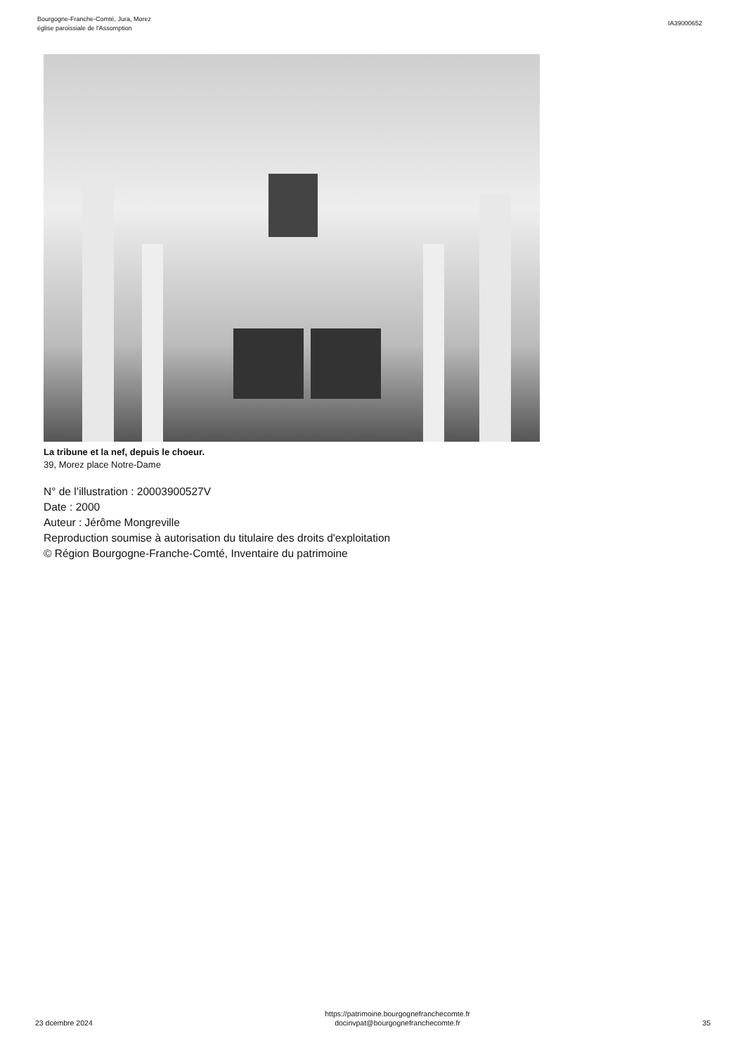Bourgogne-Franche-Comté, Jura, Morez
église paroissiale de l'Assomption
IA39000652
La tribune et la nef, depuis le choeur.
39, Morez place Notre-Dame
N° de l’illustration : 20003900527V
Date : 2000
Auteur : Jérôme Mongreville
Reproduction soumise à autorisation du titulaire des droits d'exploitation
© Région Bourgogne-Franche-Comté, Inventaire du patrimoine
23 dcembre 2024
https://patrimoine.bourgognefranchecomte.fr
docinvpat@bourgognefranchecomte.fr
35